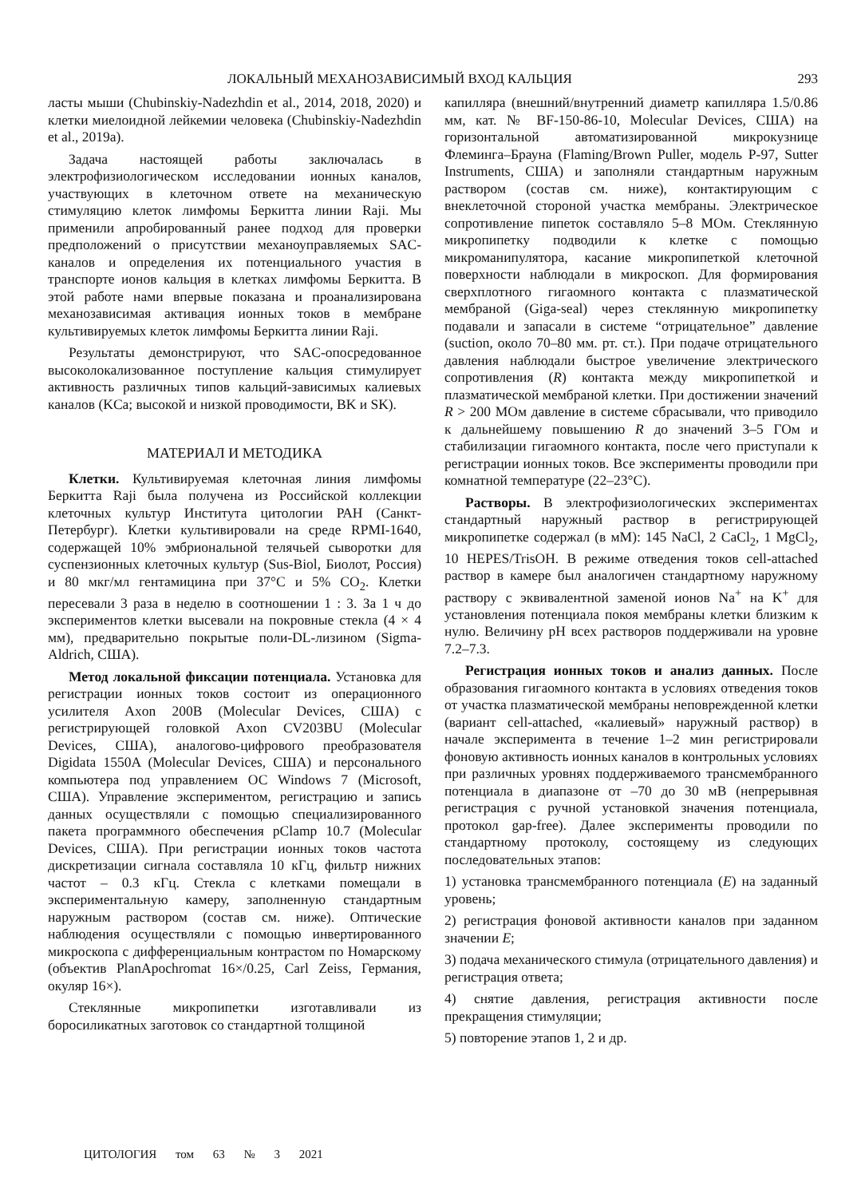ЛОКАЛЬНЫЙ МЕХАНОЗАВИСИМЫЙ ВХОД КАЛЬЦИЯ 293
ласты мыши (Chubinskiy-Nadezhdin et al., 2014, 2018, 2020) и клетки миелоидной лейкемии человека (Chubinskiy-Nadezhdin et al., 2019a).
Задача настоящей работы заключалась в электрофизиологическом исследовании ионных каналов, участвующих в клеточном ответе на механическую стимуляцию клеток лимфомы Беркитта линии Raji. Мы применили апробированный ранее подход для проверки предположений о присутствии механоуправляемых SAC-каналов и определения их потенциального участия в транспорте ионов кальция в клетках лимфомы Беркитта. В этой работе нами впервые показана и проанализирована механозависимая активация ионных токов в мембране культивируемых клеток лимфомы Беркитта линии Raji.
Результаты демонстрируют, что SAC-опосредованное высоколокализованное поступление кальция стимулирует активность различных типов кальций-зависимых калиевых каналов (KCa; высокой и низкой проводимости, BK и SK).
МАТЕРИАЛ И МЕТОДИКА
Клетки. Культивируемая клеточная линия лимфомы Беркитта Raji была получена из Российской коллекции клеточных культур Института цитологии РАН (Санкт-Петербург). Клетки культивировали на среде RPMI-1640, содержащей 10% эмбриональной телячьей сыворотки для суспензионных клеточных культур (Sus-Biol, Биолот, Россия) и 80 мкг/мл гентамицина при 37°C и 5% CO<sub>2</sub>. Клетки пересевали 3 раза в неделю в соотношении 1 : 3. За 1 ч до экспериментов клетки высевали на покровные стекла (4 × 4 мм), предварительно покрытые поли-DL-лизином (Sigma-Aldrich, США).
Метод локальной фиксации потенциала. Установка для регистрации ионных токов состоит из операционного усилителя Axon 200B (Molecular Devices, США) с регистрирующей головкой Axon CV203BU (Molecular Devices, США), аналогово-цифрового преобразователя Digidata 1550A (Molecular Devices, США) и персонального компьютера под управлением ОС Windows 7 (Microsoft, США). Управление экспериментом, регистрацию и запись данных осуществляли с помощью специализированного пакета программного обеспечения pClamp 10.7 (Molecular Devices, США). При регистрации ионных токов частота дискретизации сигнала составляла 10 кГц, фильтр нижних частот – 0.3 кГц. Стекла с клетками помещали в экспериментальную камеру, заполненную стандартным наружным раствором (состав см. ниже). Оптические наблюдения осуществляли с помощью инвертированного микроскопа с дифференциальным контрастом по Номарскому (объектив PlanApochromat 16×/0.25, Carl Zeiss, Германия, окуляр 16×).
Стеклянные микропипетки изготавливали из боросиликатных заготовок со стандартной толщиной
капилляра (внешний/внутренний диаметр капилляра 1.5/0.86 мм, кат. № BF-150-86-10, Molecular Devices, США) на горизонтальной автоматизированной микрокузнице Флеминга–Брауна (Flaming/Brown Puller, модель P-97, Sutter Instruments, США) и заполняли стандартным наружным раствором (состав см. ниже), контактирующим с внеклеточной стороной участка мембраны. Электрическое сопротивление пипеток составляло 5–8 МОм. Стеклянную микропипетку подводили к клетке с помощью микроманипулятора, касание микропипеткой клеточной поверхности наблюдали в микроскоп. Для формирования сверхплотного гигаомного контакта с плазматической мембраной (Giga-seal) через стеклянную микропипетку подавали и запасали в системе “отрицательное” давление (suction, около 70–80 мм. рт. ст.). При подаче отрицательного давления наблюдали быстрое увеличение электрического сопротивления (R) контакта между микропипеткой и плазматической мембраной клетки. При достижении значений R > 200 МОм давление в системе сбрасывали, что приводило к дальнейшему повышению R до значений 3–5 ГОм и стабилизации гигаомного контакта, после чего приступали к регистрации ионных токов. Все эксперименты проводили при комнатной температуре (22–23°C).
Растворы. В электрофизиологических экспериментах стандартный наружный раствор в регистрирующей микропипетке содержал (в мМ): 145 NaCl, 2 CaCl<sub>2</sub>, 1 MgCl<sub>2</sub>, 10 HEPES/TrisOH. В режиме отведения токов cell-attached раствор в камере был аналогичен стандартному наружному раствору с эквивалентной заменой ионов Na<sup>+</sup> на K<sup>+</sup> для установления потенциала покоя мембраны клетки близким к нулю. Величину pH всех растворов поддерживали на уровне 7.2–7.3.
Регистрация ионных токов и анализ данных. После образования гигаомного контакта в условиях отведения токов от участка плазматической мембраны неповрежденной клетки (вариант cell-attached, «калиевый» наружный раствор) в начале эксперимента в течение 1–2 мин регистрировали фоновую активность ионных каналов в контрольных условиях при различных уровнях поддерживаемого трансмембранного потенциала в диапазоне от –70 до 30 мВ (непрерывная регистрация с ручной установкой значения потенциала, протокол gap-free). Далее эксперименты проводили по стандартному протоколу, состоящему из следующих последовательных этапов:
1) установка трансмембранного потенциала (E) на заданный уровень;
2) регистрация фоновой активности каналов при заданном значении E;
3) подача механического стимула (отрицательного давления) и регистрация ответа;
4) снятие давления, регистрация активности после прекращения стимуляции;
5) повторение этапов 1, 2 и др.
ЦИТОЛОГИЯ том 63 № 3 2021